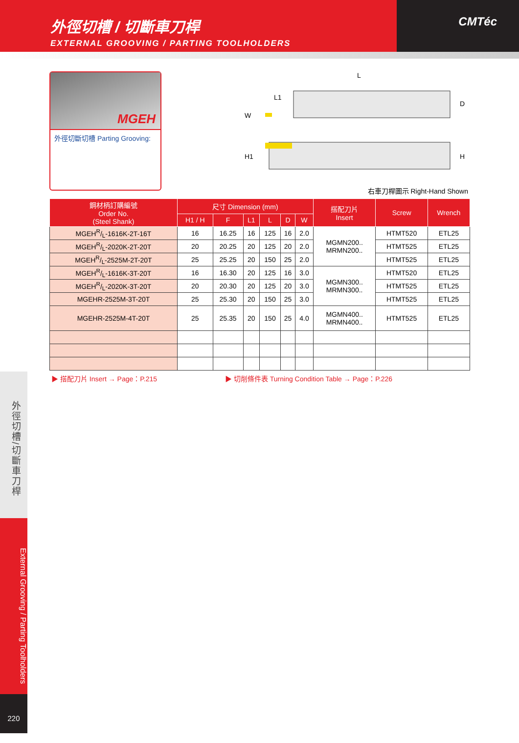外徑切槽 / 切斷車刀桿
EXTERNAL GROOVING / PARTING TOOLHOLDERS
CMTéc
MGEH
外徑切斷切槽 Parting Grooving:
L
L1
W
D
H1 H
右車刀桿圖示 Right-Hand Shown
| 鋼材柄訂購編號 Order No. (Steel Shank) | 尺寸 Dimension (mm) | | | | | | 搭配刀片 Insert | Screw | Wrench |
| --- | --- | --- | --- | --- | --- | --- | --- | --- | --- |
| | H1 / H | F | L1 | L | D | W | | | |
| MGEHR/L-1616K-2T-16T | 16 | 16.25 | 16 | 125 | 16 | 2.0 | MGMN200.. MRMN200.. | HTMT520 | ETL25 |
| MGEHR/L-2020K-2T-20T | 20 | 20.25 | 20 | 125 | 20 | 2.0 | | HTMT525 | ETL25 |
| MGEHR/L-2525M-2T-20T | 25 | 25.25 | 20 | 150 | 25 | 2.0 | | HTMT525 | ETL25 |
| MGEHR/L-1616K-3T-20T | 16 | 16.30 | 20 | 125 | 16 | 3.0 | MGMN300.. MRMN300.. | HTMT520 | ETL25 |
| MGEHR/L-2020K-3T-20T | 20 | 20.30 | 20 | 125 | 20 | 3.0 | | HTMT525 | ETL25 |
| MGEHR-2525M-3T-20T | 25 | 25.30 | 20 | 150 | 25 | 3.0 | | HTMT525 | ETL25 |
| MGEHR-2525M-4T-20T | 25 | 25.35 | 20 | 150 | 25 | 4.0 | MGMN400.. MRMN400.. | HTMT525 | ETL25 |
▶ 搭配刀片 Insert → Page：P.215 ▶ 切削條件表 Turning Condition Table → Page：P.226
外徑切槽/切斷車刀桿
External Grooving / Parting Toolholders
220